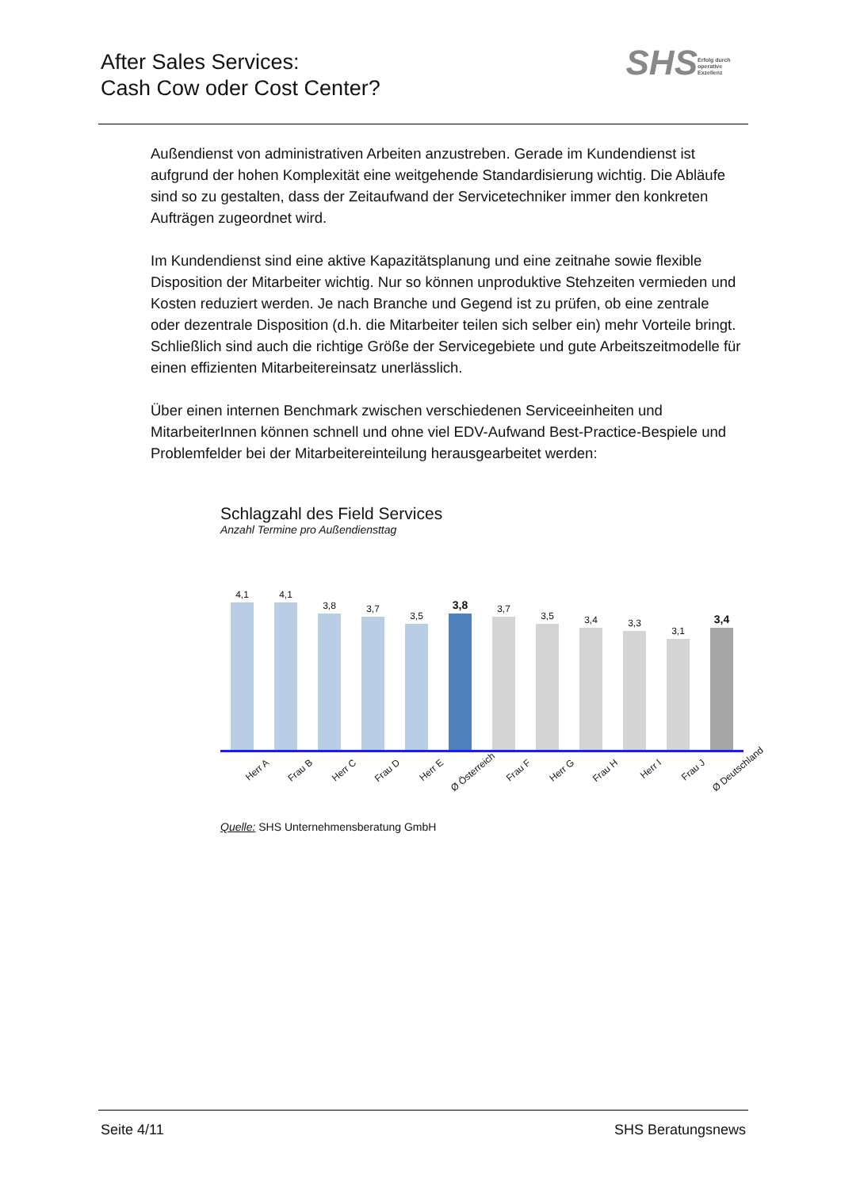After Sales Services:
Cash Cow oder Cost Center?
SHS Erfolg durch operative Exzellenz
Außendienst von administrativen Arbeiten anzustreben. Gerade im Kundendienst ist aufgrund der hohen Komplexität eine weitgehende Standardisierung wichtig. Die Abläufe sind so zu gestalten, dass der Zeitaufwand der Servicetechniker immer den konkreten Aufträgen zugeordnet wird.
Im Kundendienst sind eine aktive Kapazitätsplanung und eine zeitnahe sowie flexible Disposition der Mitarbeiter wichtig. Nur so können unproduktive Stehzeiten vermieden und Kosten reduziert werden. Je nach Branche und Gegend ist zu prüfen, ob eine zentrale oder dezentrale Disposition (d.h. die Mitarbeiter teilen sich selber ein) mehr Vorteile bringt. Schließlich sind auch die richtige Größe der Servicegebiete und gute Arbeitszeitmodelle für einen effizienten Mitarbeitereinsatz unerlässlich.
Über einen internen Benchmark zwischen verschiedenen Serviceeinheiten und MitarbeiterInnen können schnell und ohne viel EDV-Aufwand Best-Practice-Bespiele und Problemfelder bei der Mitarbeitereinteilung herausgearbeitet werden:
Schlagzahl des Field Services
Anzahl Termine pro Außendiensttag
4,1
4,1
3,8
3,7
3,5
3,8
3,7
3,5
3,4
3,3
3,1
3,4
Herr A Frau B Herr C Frau D Herr E Ø Österreich Frau F Herr G Frau H Herr I Frau J Ø Deutschland
Quelle: SHS Unternehmensberatung GmbH
Seite 4/11 SHS Beratungsnews